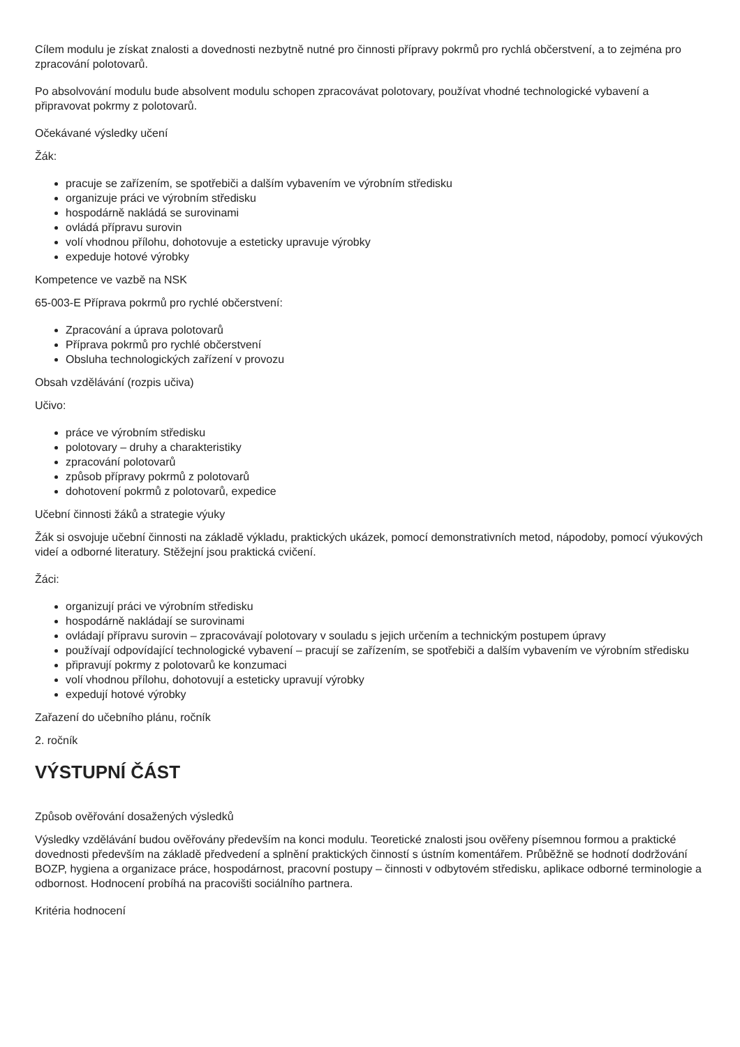Cílem modulu je získat znalosti a dovednosti nezbytně nutné pro činnosti přípravy pokrmů pro rychlá občerstvení, a to zejména pro zpracování polotovarů.
Po absolvování modulu bude absolvent modulu schopen zpracovávat polotovary, používat vhodné technologické vybavení a připravovat pokrmy z polotovarů.
Očekávané výsledky učení
Žák:
pracuje se zařízením, se spotřebiči a dalším vybavením ve výrobním středisku
organizuje práci ve výrobním středisku
hospodárně nakládá se surovinami
ovládá přípravu surovin
volí vhodnou přílohu, dohotovuje a esteticky upravuje výrobky
expeduje hotové výrobky
Kompetence ve vazbě na NSK
65-003-E Příprava pokrmů pro rychlé občerstvení:
Zpracování a úprava polotovarů
Příprava pokrmů pro rychlé občerstvení
Obsluha technologických zařízení v provozu
Obsah vzdělávání (rozpis učiva)
Učivo:
práce ve výrobním středisku
polotovary – druhy a charakteristiky
zpracování polotovarů
způsob přípravy pokrmů z polotovarů
dohotovení pokrmů z polotovarů, expedice
Učební činnosti žáků a strategie výuky
Žák si osvojuje učební činnosti na základě výkladu, praktických ukázek, pomocí demonstrativních metod, nápodoby, pomocí výukových videí a odborné literatury. Stěžejní jsou praktická cvičení.
Žáci:
organizují práci ve výrobním středisku
hospodárně nakládají se surovinami
ovládají přípravu surovin – zpracovávají polotovary v souladu s jejich určením a technickým postupem úpravy
používají odpovídající technologické vybavení – pracují se zařízením, se spotřebiči a dalším vybavením ve výrobním středisku
připravují pokrmy z polotovarů ke konzumaci
volí vhodnou přílohu, dohotovují a esteticky upravují výrobky
expedují hotové výrobky
Zařazení do učebního plánu, ročník
2. ročník
VÝSTUPNÍ ČÁST
Způsob ověřování dosažených výsledků
Výsledky vzdělávání budou ověřovány především na konci modulu. Teoretické znalosti jsou ověřeny písemnou formou a praktické dovednosti především na základě předvedení a splnění praktických činností s ústním komentářem. Průběžně se hodnotí dodržování BOZP, hygiena a organizace práce, hospodárnost, pracovní postupy – činnosti v odbytovém středisku, aplikace odborné terminologie a odbornost. Hodnocení probíhá na pracovišti sociálního partnera.
Kritéria hodnocení